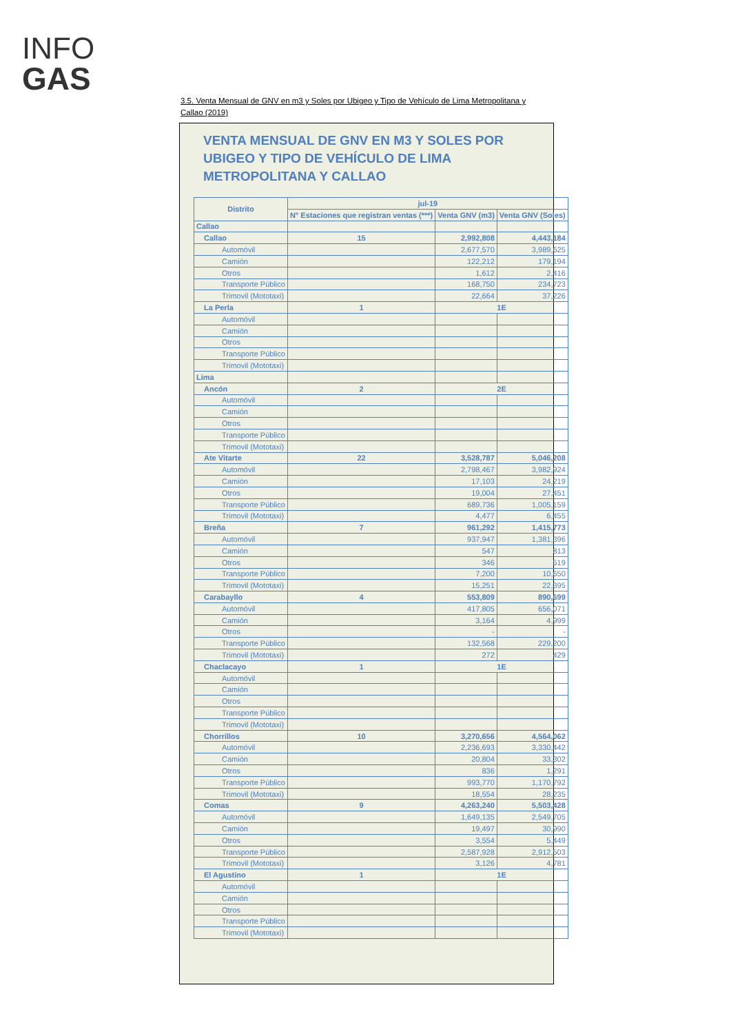INFO
GAS
3.5. Venta Mensual de GNV en m3 y Soles por Ubigeo y Tipo de Vehículo de Lima Metropolitana y Callao (2019)
VENTA MENSUAL DE GNV EN M3 Y SOLES POR UBIGEO Y TIPO DE VEHÍCULO DE LIMA METROPOLITANA Y CALLAO
| Distrito | jul-19 | | |
| --- | --- | --- | --- |
| | N° Estaciones que registran ventas (***) | Venta GNV (m3) | Venta GNV (Soles) |
| Callao | | | |
| Callao | 15 | 2,992,808 | 4,443,184 |
| Automóvil | | 2,677,570 | 3,989,625 |
| Camión | | 122,212 | 179,194 |
| Otros | | 1,612 | 2,416 |
| Transporte Público | | 168,750 | 234,723 |
| Trimovil (Mototaxi) | | 22,664 | 37,226 |
| La Perla | 1 | 1E | |
| Automóvil | | | |
| Camión | | | |
| Otros | | | |
| Transporte Público | | | |
| Trimovil (Mototaxi) | | | |
| Lima | | | |
| Ancón | 2 | 2E | |
| Automóvil | | | |
| Camión | | | |
| Otros | | | |
| Transporte Público | | | |
| Trimovil (Mototaxi) | | | |
| Ate Vitarte | 22 | 3,528,787 | 5,046,208 |
| Automóvil | | 2,798,467 | 3,982,924 |
| Camión | | 17,103 | 24,219 |
| Otros | | 19,004 | 27,451 |
| Transporte Público | | 689,736 | 1,005,159 |
| Trimovil (Mototaxi) | | 4,477 | 6,455 |
| Breña | 7 | 961,292 | 1,415,773 |
| Automóvil | | 937,947 | 1,381,396 |
| Camión | | 547 | 813 |
| Otros | | 346 | 519 |
| Transporte Público | | 7,200 | 10,650 |
| Trimovil (Mototaxi) | | 15,251 | 22,395 |
| Carabayllo | 4 | 553,809 | 890,699 |
| Automóvil | | 417,805 | 656,071 |
| Camión | | 3,164 | 4,999 |
| Otros | | - | - |
| Transporte Público | | 132,568 | 229,200 |
| Trimovil (Mototaxi) | | 272 | 429 |
| Chaclacayo | 1 | 1E | |
| Automóvil | | | |
| Camión | | | |
| Otros | | | |
| Transporte Público | | | |
| Trimovil (Mototaxi) | | | |
| Chorrillos | 10 | 3,270,656 | 4,564,062 |
| Automóvil | | 2,236,693 | 3,330,442 |
| Camión | | 20,804 | 33,302 |
| Otros | | 836 | 1,291 |
| Transporte Público | | 993,770 | 1,170,792 |
| Trimovil (Mototaxi) | | 18,554 | 28,235 |
| Comas | 9 | 4,263,240 | 5,503,428 |
| Automóvil | | 1,649,135 | 2,549,705 |
| Camión | | 19,497 | 30,990 |
| Otros | | 3,554 | 5,449 |
| Transporte Público | | 2,587,928 | 2,912,503 |
| Trimovil (Mototaxi) | | 3,126 | 4,781 |
| El Agustino | 1 | 1E | |
| Automóvil | | | |
| Camión | | | |
| Otros | | | |
| Transporte Público | | | |
| Trimovil (Mototaxi) | | | |